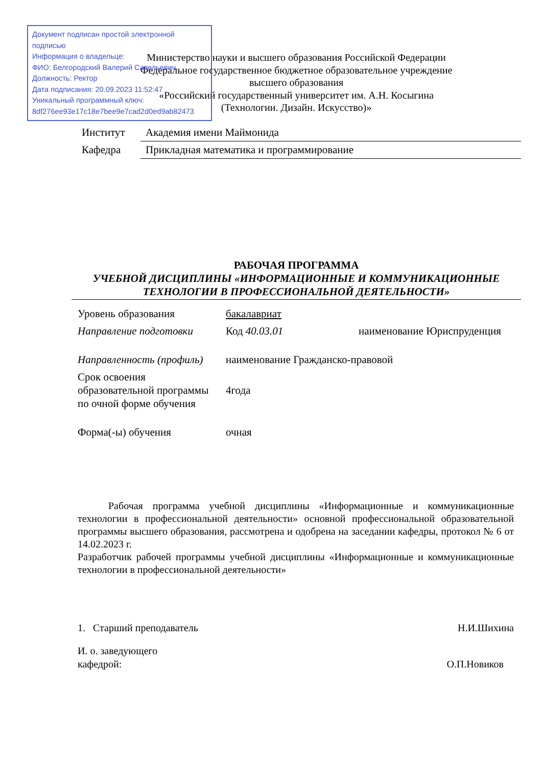Документ подписан простой электронной подписью
Информация о владельце:
ФИО: Белгородский Валерий Савельевич
Должность: Ректор
Дата подписания: 20.09.2023 11:52:47
Уникальный программный ключ:
8df276ee93e17c18e7bee9e7cad2d0ed9ab82473
Министерство науки и высшего образования Российской Федерации
Федеральное государственное бюджетное образовательное учреждение
высшего образования
«Российский государственный университет им. А.Н. Косыгина
(Технологии. Дизайн. Искусство)»
| Институт | Академия имени Маймонида |
| Кафедра | Прикладная математика и программирование |
РАБОЧАЯ ПРОГРАММА
УЧЕБНОЙ ДИСЦИПЛИНЫ «ИНФОРМАЦИОННЫЕ И КОММУНИКАЦИОННЫЕ ТЕХНОЛОГИИ В ПРОФЕССИОНАЛЬНОЙ ДЕЯТЕЛЬНОСТИ»
| Уровень образования | бакалавриат | |
| Направление подготовки | Код 40.03.01 | наименование Юриспруденция |
| Направленность (профиль) | наименование Гражданско-правовой | |
| Срок освоения образовательной программы по очной форме обучения | 4года | |
| Форма(-ы) обучения | очная | |
   Рабочая программа учебной дисциплины «Информационные и коммуникационные технологии в профессиональной деятельности» основной профессиональной образовательной программы высшего образования, рассмотрена и одобрена на заседании кафедры, протокол № 6 от 14.02.2023 г.
Разработчик рабочей программы учебной дисциплины «Информационные и коммуникационные технологии в профессиональной деятельности»
1. Старший преподаватель Н.И.Шихина
И. о. заведующего
кафедрой: О.П.Новиков